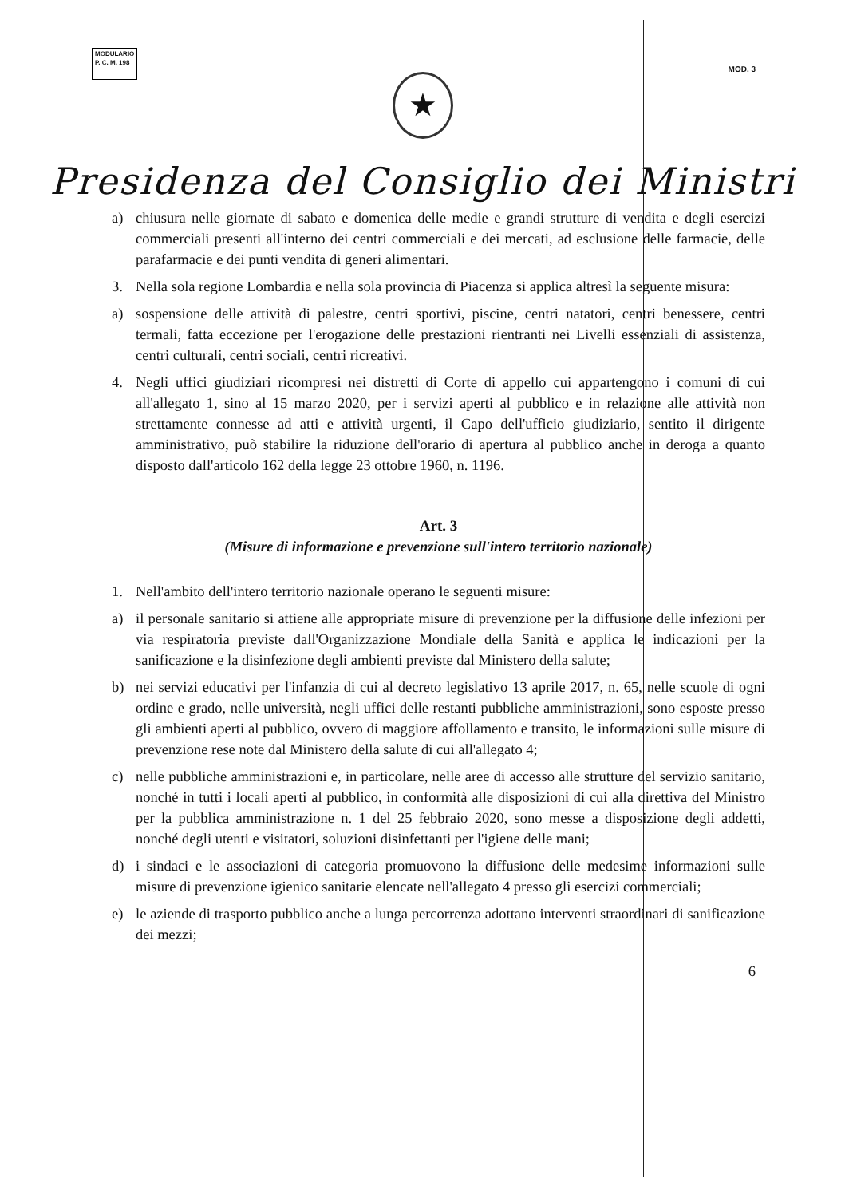MODULARIO
P. C. M. 198
MOD. 3
★
Presidenza del Consiglio dei Ministri
a) chiusura nelle giornate di sabato e domenica delle medie e grandi strutture di vendita e degli esercizi commerciali presenti all'interno dei centri commerciali e dei mercati, ad esclusione delle farmacie, delle parafarmacie e dei punti vendita di generi alimentari.
3. Nella sola regione Lombardia e nella sola provincia di Piacenza si applica altresì la seguente misura:
a) sospensione delle attività di palestre, centri sportivi, piscine, centri natatori, centri benessere, centri termali, fatta eccezione per l'erogazione delle prestazioni rientranti nei Livelli essenziali di assistenza, centri culturali, centri sociali, centri ricreativi.
4. Negli uffici giudiziari ricompresi nei distretti di Corte di appello cui appartengono i comuni di cui all'allegato 1, sino al 15 marzo 2020, per i servizi aperti al pubblico e in relazione alle attività non strettamente connesse ad atti e attività urgenti, il Capo dell'ufficio giudiziario, sentito il dirigente amministrativo, può stabilire la riduzione dell'orario di apertura al pubblico anche in deroga a quanto disposto dall'articolo 162 della legge 23 ottobre 1960, n. 1196.
Art. 3
(Misure di informazione e prevenzione sull'intero territorio nazionale)
1. Nell'ambito dell'intero territorio nazionale operano le seguenti misure:
a) il personale sanitario si attiene alle appropriate misure di prevenzione per la diffusione delle infezioni per via respiratoria previste dall'Organizzazione Mondiale della Sanità e applica le indicazioni per la sanificazione e la disinfezione degli ambienti previste dal Ministero della salute;
b) nei servizi educativi per l'infanzia di cui al decreto legislativo 13 aprile 2017, n. 65, nelle scuole di ogni ordine e grado, nelle università, negli uffici delle restanti pubbliche amministrazioni, sono esposte presso gli ambienti aperti al pubblico, ovvero di maggiore affollamento e transito, le informazioni sulle misure di prevenzione rese note dal Ministero della salute di cui all'allegato 4;
c) nelle pubbliche amministrazioni e, in particolare, nelle aree di accesso alle strutture del servizio sanitario, nonché in tutti i locali aperti al pubblico, in conformità alle disposizioni di cui alla direttiva del Ministro per la pubblica amministrazione n. 1 del 25 febbraio 2020, sono messe a disposizione degli addetti, nonché degli utenti e visitatori, soluzioni disinfettanti per l'igiene delle mani;
d) i sindaci e le associazioni di categoria promuovono la diffusione delle medesime informazioni sulle misure di prevenzione igienico sanitarie elencate nell'allegato 4 presso gli esercizi commerciali;
e) le aziende di trasporto pubblico anche a lunga percorrenza adottano interventi straordinari di sanificazione dei mezzi;
6